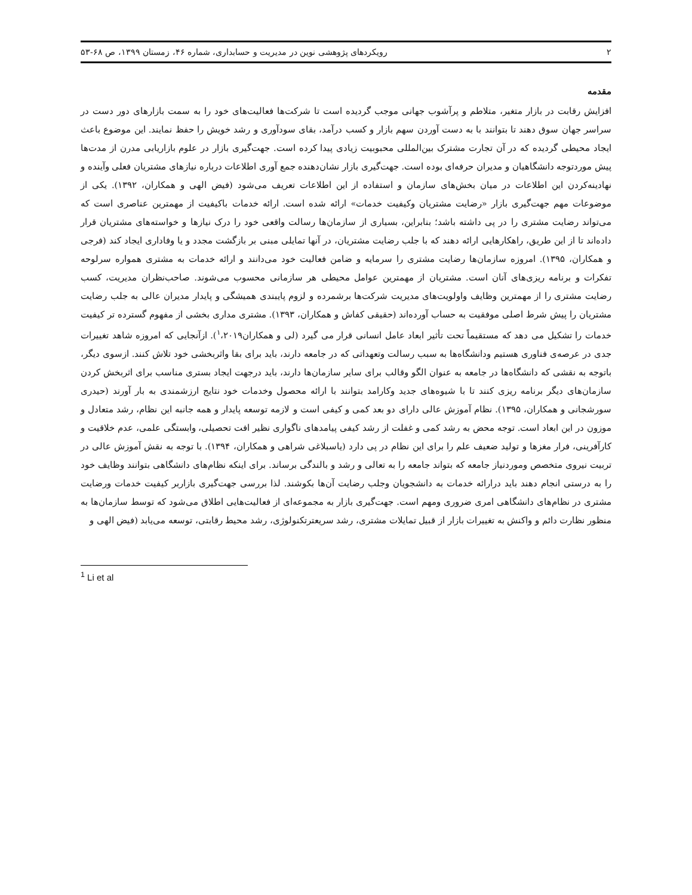۲ رویکردهای پژوهشی نوین در مدیریت و حسابداری، شماره ۴۶، زمستان ۱۳۹۹، ص ۶۸-۵۳
مقدمه
افزایش رقابت در بازار متغیر، متلاطم و پرآشوب جهانی موجب گردیده است تا شرکت‌ها فعالیت‌های خود را به سمت بازارهای دور دست در سراسر جهان سوق دهند تا بتوانند با به دست آوردن سهم بازار و کسب درآمد، بقای سودآوری و رشد خویش را حفظ نمایند. این موضوع باعث ایجاد محیطی گردیده که در آن تجارت مشترک بین‌المللی محبوبیت زیادی پیدا کرده است. جهت‌گیری بازار در علوم بازاریابی مدرن از مدت‌ها پیش موردتوجه دانشگاهیان و مدیران حرفه‌ای بوده است. جهت‌گیری بازار نشان‌دهنده جمع آوری اطلاعات درباره نیازهای مشتریان فعلی وآینده و نهادینه‌کردن این اطلاعات در میان بخش‌های سازمان و استفاده از این اطلاعات تعریف می‌شود (فیض الهی و همکاران، ۱۳۹۲). یکی از موضوعات مهم جهت‌گیری بازار «رضایت مشتریان وکیفیت خدمات» ارائه شده است. ارائه خدمات باکیفیت از مهمترین عناصری است که می‌تواند رضایت مشتری را در پی داشته باشد؛ بنابراین، بسیاری از سازمان‌ها رسالت واقعی خود را درک نیازها و خواسته‌های مشتریان قرار داده‌اند تا از این طریق، راهکارهایی ارائه دهند که با جلب رضایت مشتریان، در آنها تمایلی مبنی بر بازگشت مجدد و یا وفاداری ایجاد کند (فرجی و همکاران، ۱۳۹۵). امروزه سازمان‌ها رضایت مشتری را سرمایه و ضامن فعالیت خود می‌دانند و ارائه خدمات به مشتری همواره سرلوحه تفکرات و برنامه ریزی‌های آنان است. مشتریان از مهمترین عوامل محیطی هر سازمانی محسوب می‌شوند. صاحب‌نظران مدیریت، کسب رضایت مشتری را از مهمترین وظایف واولویت‌های مدیریت شرکت‌ها برشمرده و لزوم پایبندی همیشگی و پایدار مدیران عالی به جلب رضایت مشتریان را پیش شرط اصلی موفقیت به حساب آورده‌اند (حقیقی کفاش و همکاران، ۱۳۹۳). مشتری مداری بخشی از مفهوم گسترده تر کیفیت خدمات را تشکیل می دهد که مستقیماً تحت تأثیر ابعاد عامل انسانی قرار می گیرد (لی و همکاران<sup>۱</sup>،۲۰۱۹). ازآنجایی که امروزه شاهد تغییرات جدی در عرصه‌ی فناوری هستیم ودانشگاه‌ها به سبب رسالت وتعهداتی که در جامعه دارند، باید برای بقا واثربخشی خود تلاش کنند. ازسوی دیگر، باتوجه به نقشی که دانشگاه‌ها در جامعه به عنوان الگو وقالب برای سایر سازمان‌ها دارند، باید درجهت ایجاد بستری مناسب برای اثربخش کردن سازمان‌های دیگر برنامه ریزی کنند تا با شیوه‌های جدید وکارامد بتوانند با ارائه محصول وخدمات خود نتایج ارزشمندی به بار آورند (حیدری سورشجانی و همکاران، ۱۳۹۵). نظام آموزش عالی دارای دو بعد کمی و کیفی است و لازمه توسعه پایدار و همه جانبه این نظام، رشد متعادل و موزون در این ابعاد است. توجه محض به رشد کمی و غفلت از رشد کیفی پیامدهای ناگواری نظیر افت تحصیلی، وابستگی علمی، عدم خلاقیت و کارآفرینی، فرار مغزها و تولید ضعیف علم را برای این نظام در پی دارد (یاسبلاغی شراهی و همکاران، ۱۳۹۴). با توجه به نقش آموزش عالی در تربیت نیروی متخصص وموردنیاز جامعه که بتواند جامعه را به تعالی و رشد و بالندگی برساند. برای اینکه نظام‌های دانشگاهی بتوانند وظایف خود را به درستی انجام دهند باید درارائه خدمات به دانشجویان وجلب رضایت آن‌ها بکوشند. لذا بررسی جهت‌گیری بازاربر کیفیت خدمات ورضایت مشتری در نظام‌های دانشگاهی امری ضروری ومهم است. جهت‌گیری بازار به مجموعه‌ای از فعالیت‌هایی اطلاق می‌شود که توسط سازمان‌ها به منظور نظارت دائم و واکنش به تغییرات بازار از قبیل تمایلات مشتری، رشد سریعترتکنولوژی، رشد محیط رقابتی، توسعه می‌یابد (فیض الهی و
<sup>1</sup> Li et al